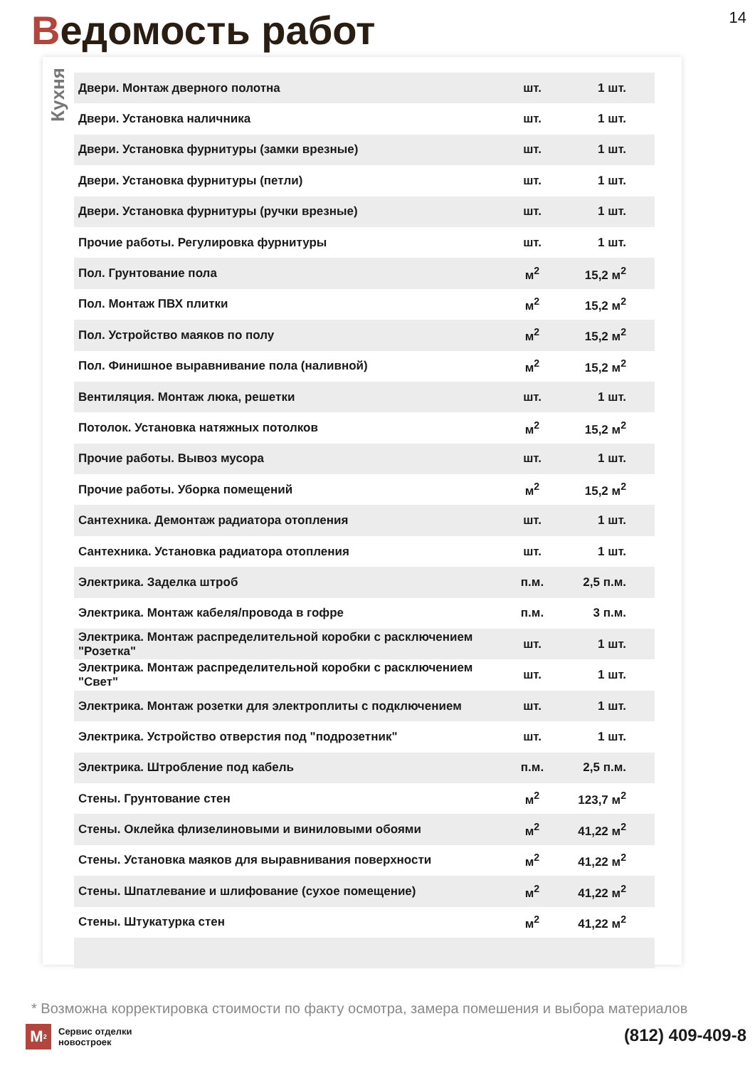Ведомость работ 14
Кухня
| Двери. Монтаж дверного полотна | шт. | 1 шт. |
| Двери. Установка наличника | шт. | 1 шт. |
| Двери. Установка фурнитуры (замки врезные) | шт. | 1 шт. |
| Двери. Установка фурнитуры (петли) | шт. | 1 шт. |
| Двери. Установка фурнитуры (ручки врезные) | шт. | 1 шт. |
| Прочие работы. Регулировка фурнитуры | шт. | 1 шт. |
| Пол. Грунтование пола | м<sup>2</sup> | 15,2 м<sup>2</sup> |
| Пол. Монтаж ПВХ плитки | м<sup>2</sup> | 15,2 м<sup>2</sup> |
| Пол. Устройство маяков по полу | м<sup>2</sup> | 15,2 м<sup>2</sup> |
| Пол. Финишное выравнивание пола (наливной) | м<sup>2</sup> | 15,2 м<sup>2</sup> |
| Вентиляция. Монтаж люка, решетки | шт. | 1 шт. |
| Потолок. Установка натяжных потолков | м<sup>2</sup> | 15,2 м<sup>2</sup> |
| Прочие работы. Вывоз мусора | шт. | 1 шт. |
| Прочие работы. Уборка помещений | м<sup>2</sup> | 15,2 м<sup>2</sup> |
| Сантехника. Демонтаж радиатора отопления | шт. | 1 шт. |
| Сантехника. Установка радиатора отопления | шт. | 1 шт. |
| Электрика. Заделка штроб | п.м. | 2,5 п.м. |
| Электрика. Монтаж кабеля/провода в гофре | п.м. | 3 п.м. |
| Электрика. Монтаж распределительной коробки с расключением "Розетка" | шт. | 1 шт. |
| Электрика. Монтаж распределительной коробки с расключением "Свет" | шт. | 1 шт. |
| Электрика. Монтаж розетки для электроплиты с подключением | шт. | 1 шт. |
| Электрика. Устройство отверстия под "подрозетник" | шт. | 1 шт. |
| Электрика. Штробление под кабель | п.м. | 2,5 п.м. |
| Стены. Грунтование стен | м<sup>2</sup> | 123,7 м<sup>2</sup> |
| Стены. Оклейка флизелиновыми и виниловыми обоями | м<sup>2</sup> | 41,22 м<sup>2</sup> |
| Стены. Установка маяков для выравнивания поверхности | м<sup>2</sup> | 41,22 м<sup>2</sup> |
| Стены. Шпатлевание и шлифование (сухое помещение) | м<sup>2</sup> | 41,22 м<sup>2</sup> |
| Стены. Штукатурка стен | м<sup>2</sup> | 41,22 м<sup>2</sup> |
* Возможна корректировка стоимости по факту осмотра, замера помешения и выбора материалов
M<sup>2</sup>
Сервис отделки
новостроек
(812) 409-409-8